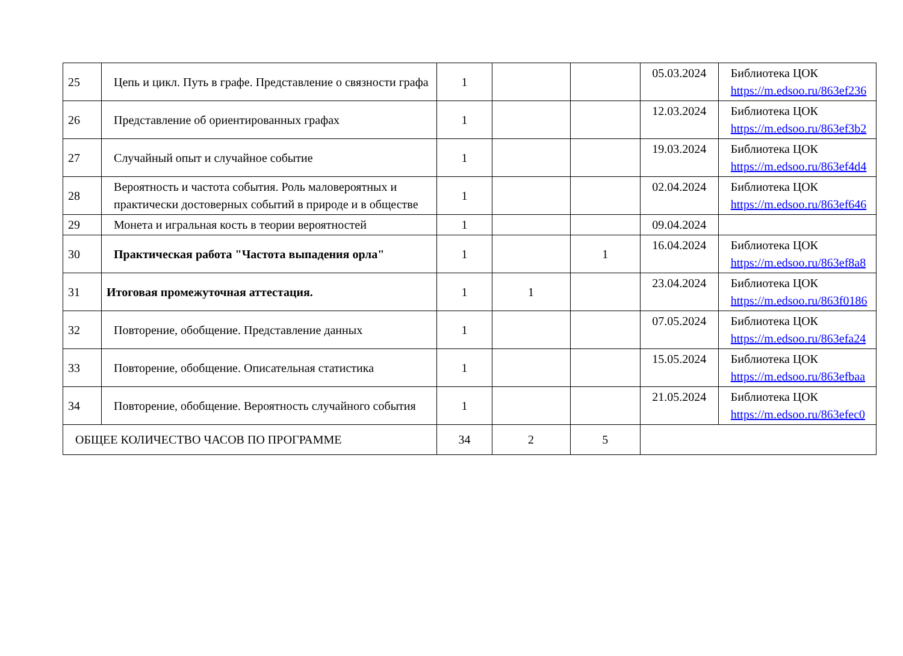| 25 | Цепь и цикл. Путь в графе. Представление о связности графа | 1 | | | 05.03.2024 | Библиотека ЦОК https://m.edsoo.ru/863ef236 |
| 26 | Представление об ориентированных графах | 1 | | | 12.03.2024 | Библиотека ЦОК https://m.edsoo.ru/863ef3b2 |
| 27 | Случайный опыт и случайное событие | 1 | | | 19.03.2024 | Библиотека ЦОК https://m.edsoo.ru/863ef4d4 |
| 28 | Вероятность и частота события. Роль маловероятных и практически достоверных событий в природе и в обществе | 1 | | | 02.04.2024 | Библиотека ЦОК https://m.edsoo.ru/863ef646 |
| 29 | Монета и игральная кость в теории вероятностей | 1 | | | 09.04.2024 | |
| 30 | Практическая работа "Частота выпадения орла" | 1 | | 1 | 16.04.2024 | Библиотека ЦОК https://m.edsoo.ru/863ef8a8 |
| 31 | Итоговая промежуточная аттестация. | 1 | 1 | | 23.04.2024 | Библиотека ЦОК https://m.edsoo.ru/863f0186 |
| 32 | Повторение, обобщение. Представление данных | 1 | | | 07.05.2024 | Библиотека ЦОК https://m.edsoo.ru/863efa24 |
| 33 | Повторение, обобщение. Описательная статистика | 1 | | | 15.05.2024 | Библиотека ЦОК https://m.edsoo.ru/863efbaa |
| 34 | Повторение, обобщение. Вероятность случайного события | 1 | | | 21.05.2024 | Библиотека ЦОК https://m.edsoo.ru/863efec0 |
| ОБЩЕЕ КОЛИЧЕСТВО ЧАСОВ ПО ПРОГРАММЕ | | 34 | 2 | 5 | | |